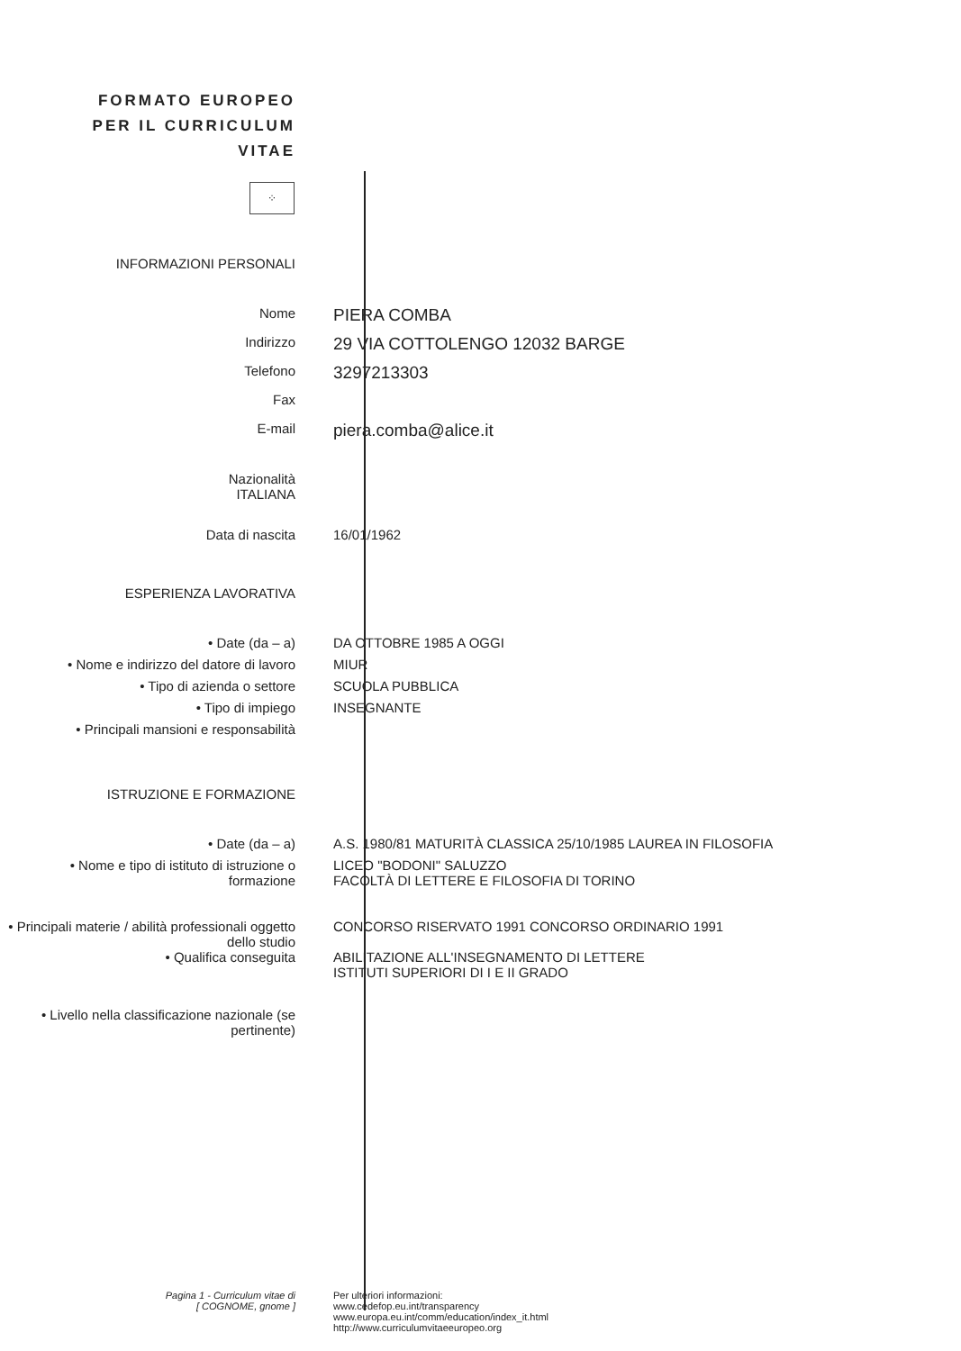FORMATO EUROPEO
PER IL CURRICULUM
VITAE
⁘
INFORMAZIONI PERSONALI
Nome
PIERA COMBA
Indirizzo
29 VIA COTTOLENGO 12032 BARGE
Telefono
3297213303
Fax
E-mail
piera.comba@alice.it
Nazionalità
ITALIANA
Data di nascita 16/01/1962
ESPERIENZA LAVORATIVA
• Date (da – a) DA OTTOBRE 1985 A OGGI
• Nome e indirizzo del datore di lavoro
MIUR
• Tipo di azienda o settore SCUOLA PUBBLICA
• Tipo di impiego INSEGNANTE
• Principali mansioni e responsabilità
ISTRUZIONE E FORMAZIONE
• Date (da – a) A.S. 1980/81 MATURITÀ CLASSICA 25/10/1985 LAUREA IN FILOSOFIA
• Nome e tipo di istituto di istruzione o formazione
LICEO "BODONI" SALUZZO
FACOLTÀ DI LETTERE E FILOSOFIA DI TORINO
• Principali materie / abilità professionali oggetto dello studio
CONCORSO RISERVATO 1991 CONCORSO ORDINARIO 1991
• Qualifica conseguita ABILITAZIONE ALL'INSEGNAMENTO DI LETTERE
ISTITUTI SUPERIORI DI I E II GRADO
• Livello nella classificazione nazionale (se pertinente)
Pagina 1 - Curriculum vitae di
[ COGNOME, gnome ]
Per ulteriori informazioni:
www.cedefop.eu.int/transparency
www.europa.eu.int/comm/education/index_it.html
http://www.curriculumvitaeeuropeo.org